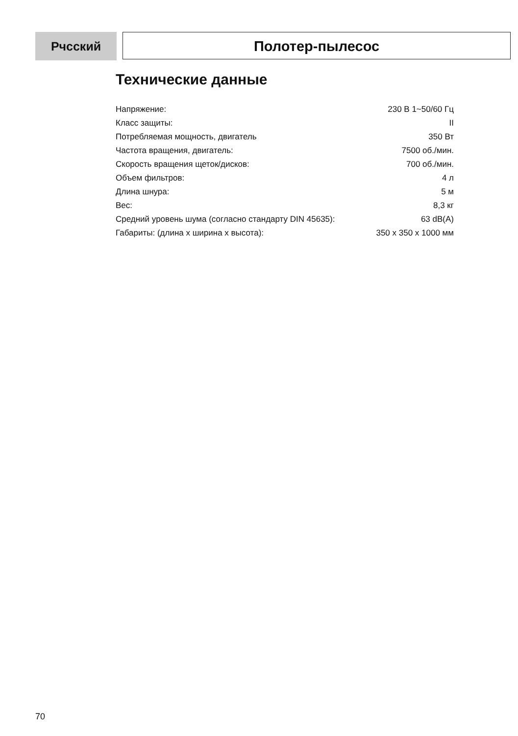Рчсский
Полотер-пылесос
Технические данные
| Напряжение: | 230 В 1~50/60 Гц |
| Класс защиты: | II |
| Потребляемая мощность, двигатель | 350 Вт |
| Частота вращения, двигатель: | 7500 об./мин. |
| Скорость вращения щеток/дисков: | 700 об./мин. |
| Объем фильтров: | 4 л |
| Длина шнура: | 5 м |
| Вес: | 8,3 кг |
| Средний уровень шума (согласно стандарту DIN 45635): | 63 dB(A) |
| Габариты: (длина x ширина x высота): | 350 x 350 x 1000 мм |
70